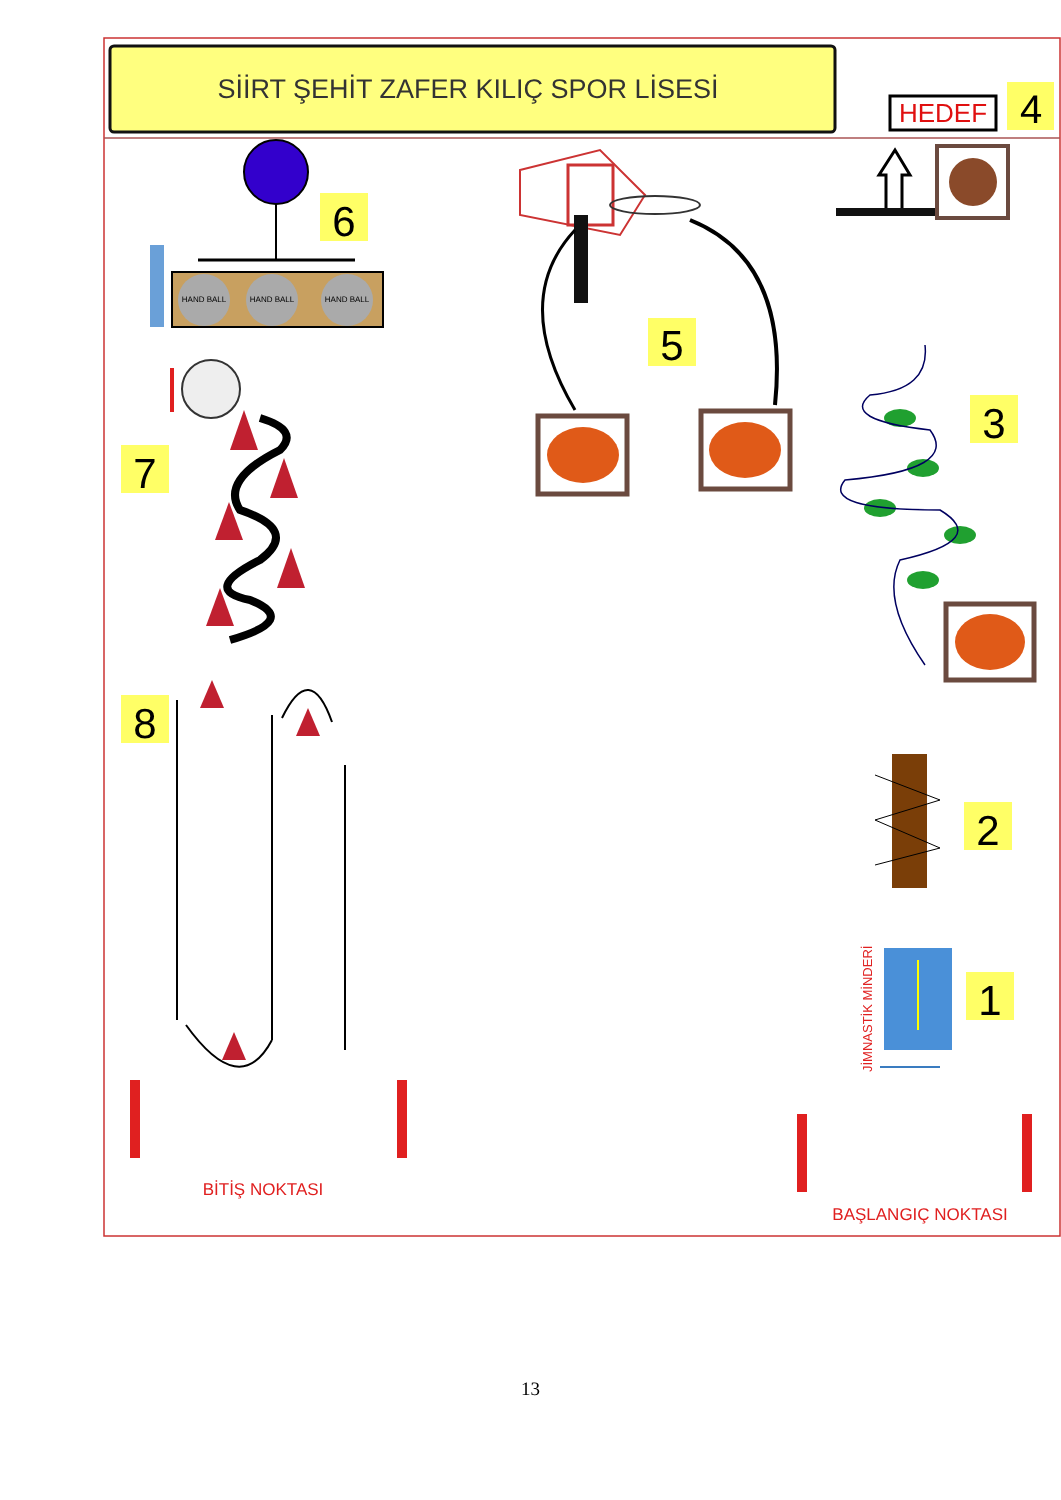SİİRT ŞEHİT ZAFER KILIÇ SPOR LİSESİ
HEDEF
4
HAND BALL
HAND BALL
HAND BALL
6
5
7
8
BİTİŞ NOKTASI
3
2
JİMNASTİK MİNDERİ
1
BAŞLANGIÇ NOKTASI
13